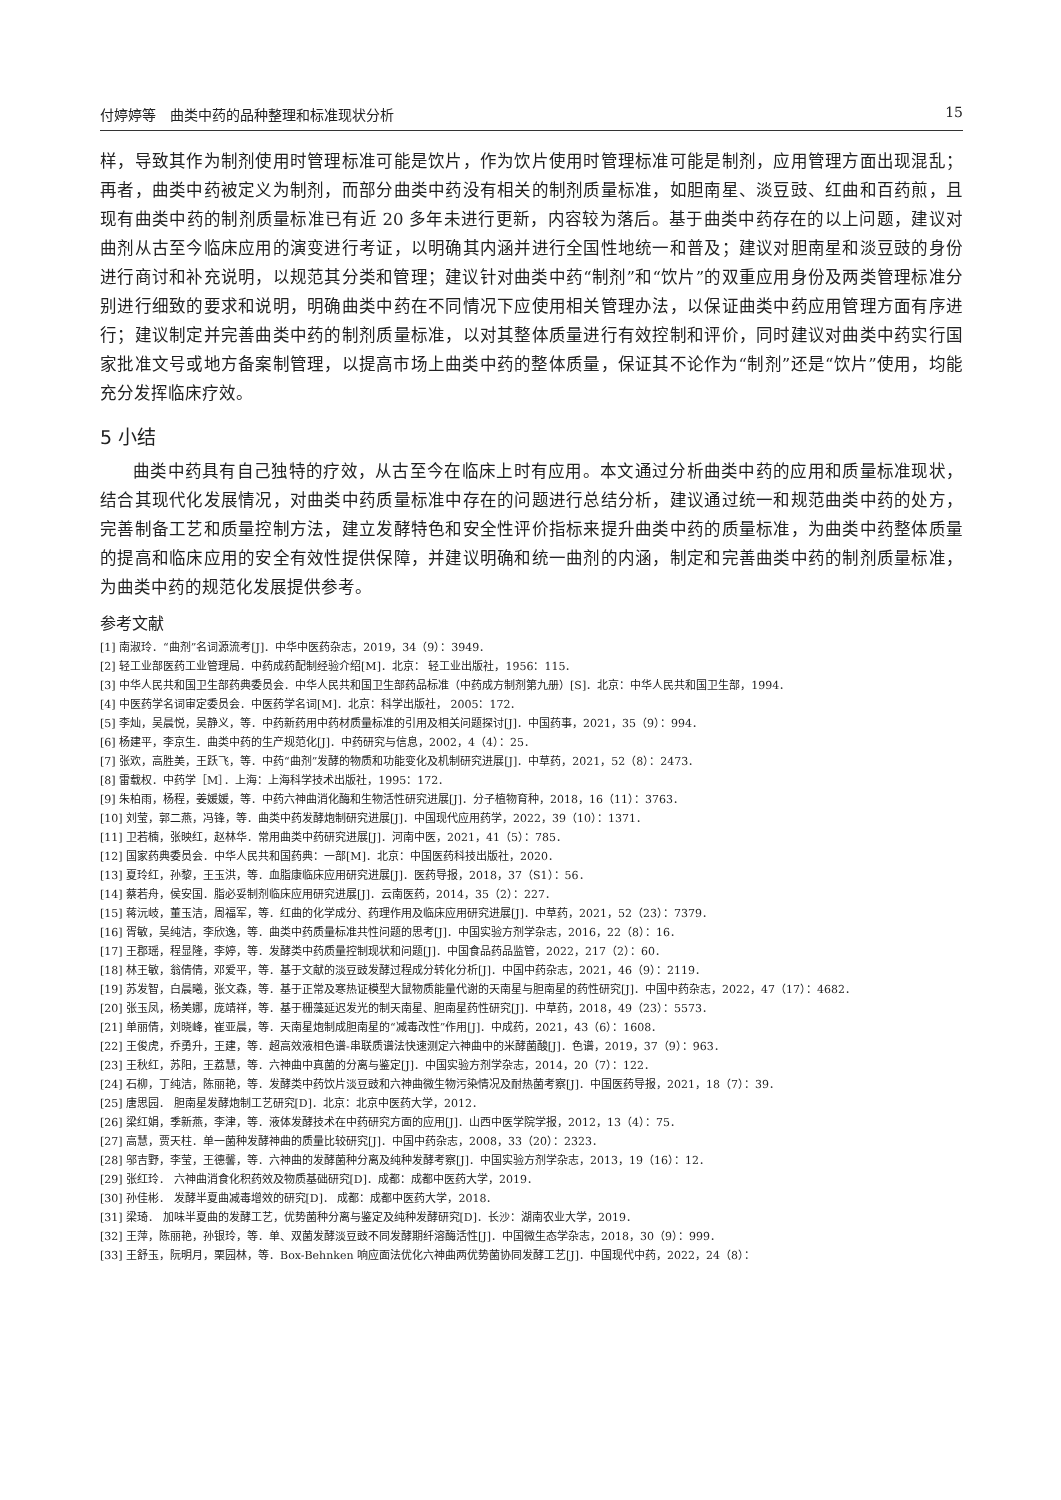付婷婷等　曲类中药的品种整理和标准现状分析 15
样，导致其作为制剂使用时管理标准可能是饮片，作为饮片使用时管理标准可能是制剂，应用管理方面出现混乱；再者，曲类中药被定义为制剂，而部分曲类中药没有相关的制剂质量标准，如胆南星、淡豆豉、红曲和百药煎，且现有曲类中药的制剂质量标准已有近 20 多年未进行更新，内容较为落后。基于曲类中药存在的以上问题，建议对曲剂从古至今临床应用的演变进行考证，以明确其内涵并进行全国性地统一和普及；建议对胆南星和淡豆豉的身份进行商讨和补充说明，以规范其分类和管理；建议针对曲类中药“制剂”和“饮片”的双重应用身份及两类管理标准分别进行细致的要求和说明，明确曲类中药在不同情况下应使用相关管理办法，以保证曲类中药应用管理方面有序进行；建议制定并完善曲类中药的制剂质量标准，以对其整体质量进行有效控制和评价，同时建议对曲类中药实行国家批准文号或地方备案制管理，以提高市场上曲类中药的整体质量，保证其不论作为“制剂”还是“饮片”使用，均能充分发挥临床疗效。
5 小结
曲类中药具有自己独特的疗效，从古至今在临床上时有应用。本文通过分析曲类中药的应用和质量标准现状，结合其现代化发展情况，对曲类中药质量标准中存在的问题进行总结分析，建议通过统一和规范曲类中药的处方，完善制备工艺和质量控制方法，建立发酵特色和安全性评价指标来提升曲类中药的质量标准，为曲类中药整体质量的提高和临床应用的安全有效性提供保障，并建议明确和统一曲剂的内涵，制定和完善曲类中药的制剂质量标准，为曲类中药的规范化发展提供参考。
参考文献
[1] 南淑玲．“曲剂”名词源流考[J]．中华中医药杂志，2019，34（9）：3949．
[2] 轻工业部医药工业管理局．中药成药配制经验介绍[M]．北京： 轻工业出版社，1956：115．
[3] 中华人民共和国卫生部药典委员会．中华人民共和国卫生部药品标准（中药成方制剂第九册）[S]．北京：中华人民共和国卫生部，1994．
[4] 中医药学名词审定委员会．中医药学名词[M]．北京：科学出版社， 2005：172．
[5] 李灿，吴晨悦，吴静义，等．中药新药用中药材质量标准的引用及相关问题探讨[J]．中国药事，2021，35（9）：994．
[6] 杨建平，李京生．曲类中药的生产规范化[J]．中药研究与信息，2002，4（4）：25．
[7] 张欢，高胜美，王跃飞，等．中药“曲剂”发酵的物质和功能变化及机制研究进展[J]．中草药，2021，52（8）：2473．
[8] 雷载权．中药学［M］．上海：上海科学技术出版社，1995：172．
[9] 朱柏雨，杨程，姜媛媛，等．中药六神曲消化酶和生物活性研究进展[J]．分子植物育种，2018，16（11）：3763．
[10] 刘莹，郭二燕，冯锋，等．曲类中药发酵炮制研究进展[J]．中国现代应用药学，2022，39（10）：1371．
[11] 卫若楠，张映红，赵林华．常用曲类中药研究进展[J]．河南中医，2021，41（5）：785．
[12] 国家药典委员会．中华人民共和国药典：一部[M]．北京：中国医药科技出版社，2020．
[13] 夏玲红，孙黎，王玉洪，等．血脂康临床应用研究进展[J]．医药导报，2018，37（S1）：56．
[14] 蔡若舟，侯安国．脂必妥制剂临床应用研究进展[J]．云南医药，2014，35（2）：227．
[15] 蒋沅岐，董玉洁，周福军，等．红曲的化学成分、药理作用及临床应用研究进展[J]．中草药，2021，52（23）：7379．
[16] 胥敏，吴纯洁，李欣逸，等．曲类中药质量标准共性问题的思考[J]．中国实验方剂学杂志，2016，22（8）：16．
[17] 王郡瑶，程显隆，李婷，等．发酵类中药质量控制现状和问题[J]．中国食品药品监管，2022，217（2）：60．
[18] 林王敏，翁倩倩，邓爱平，等．基于文献的淡豆豉发酵过程成分转化分析[J]．中国中药杂志，2021，46（9）：2119．
[19] 苏发智，白晨曦，张文森，等．基于正常及寒热证模型大鼠物质能量代谢的天南星与胆南星的药性研究[J]．中国中药杂志，2022，47（17）：4682．
[20] 张玉凤，杨美娜，庞靖祥，等．基于栅藻延迟发光的制天南星、胆南星药性研究[J]．中草药，2018，49（23）：5573．
[21] 单丽倩，刘晓峰，崔亚晨，等．天南星炮制成胆南星的“减毒改性”作用[J]．中成药，2021，43（6）：1608．
[22] 王俊虎，乔勇升，王建，等．超高效液相色谱-串联质谱法快速测定六神曲中的米酵菌酸[J]．色谱，2019，37（9）：963．
[23] 王秋红，苏阳，王荔慧，等．六神曲中真菌的分离与鉴定[J]．中国实验方剂学杂志，2014，20（7）：122．
[24] 石柳，丁纯洁，陈丽艳，等．发酵类中药饮片淡豆豉和六神曲微生物污染情况及耐热菌考察[J]．中国医药导报，2021，18（7）：39．
[25] 唐思园． 胆南星发酵炮制工艺研究[D]．北京：北京中医药大学，2012．
[26] 梁红娟，季新燕，李津，等．液体发酵技术在中药研究方面的应用[J]．山西中医学院学报，2012，13（4）：75．
[27] 高慧，贾天柱．单一菌种发酵神曲的质量比较研究[J]．中国中药杂志，2008，33（20）：2323．
[28] 邬吉野，李莹，王德馨，等．六神曲的发酵菌种分离及纯种发酵考察[J]．中国实验方剂学杂志，2013，19（16）：12．
[29] 张红玲． 六神曲消食化积药效及物质基础研究[D]．成都：成都中医药大学，2019．
[30] 孙佳彬． 发酵半夏曲减毒增效的研究[D]． 成都：成都中医药大学，2018．
[31] 梁琦． 加味半夏曲的发酵工艺，优势菌种分离与鉴定及纯种发酵研究[D]．长沙：湖南农业大学，2019．
[32] 王萍，陈丽艳，孙银玲，等．单、双菌发酵淡豆豉不同发酵期纤溶酶活性[J]．中国微生态学杂志，2018，30（9）：999．
[33] 王舒玉，阮明月，栗园林，等．Box-Behnken 响应面法优化六神曲两优势菌协同发酵工艺[J]．中国现代中药，2022，24（8）：